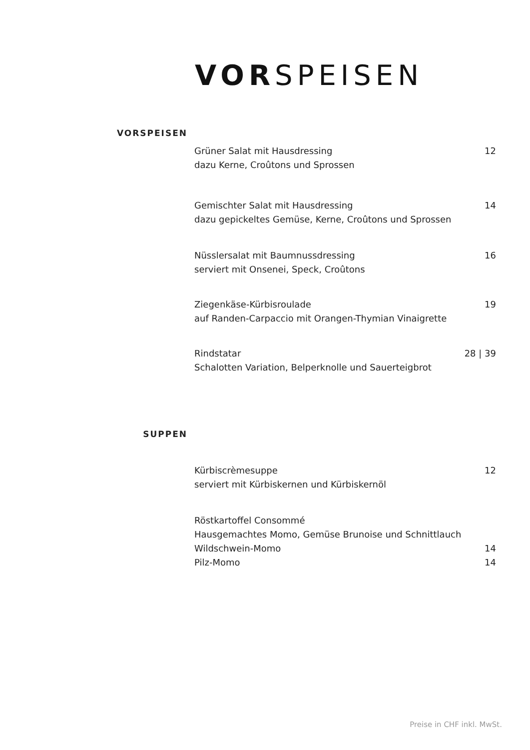VORSPEISEN
VORSPEISEN
Grüner Salat mit Hausdressing 12
dazu Kerne, Croûtons und Sprossen
Gemischter Salat mit Hausdressing 14
dazu gepickeltes Gemüse, Kerne, Croûtons und Sprossen
Nüsslersalat mit Baumnussdressing 16
serviert mit Onsenei, Speck, Croûtons
Ziegenkäse-Kürbisroulade 19
auf Randen-Carpaccio mit Orangen-Thymian Vinaigrette
Rindstatar 28 | 39
Schalotten Variation, Belperknolle und Sauerteigbrot
SUPPEN
Kürbiscrèmesuppe 12
serviert mit Kürbiskernen und Kürbiskernöl
Röstkartoffel Consommé
Hausgemachtes Momo, Gemüse Brunoise und Schnittlauch
Wildschwein-Momo 14
Pilz-Momo 14
Preise in CHF inkl. MwSt.